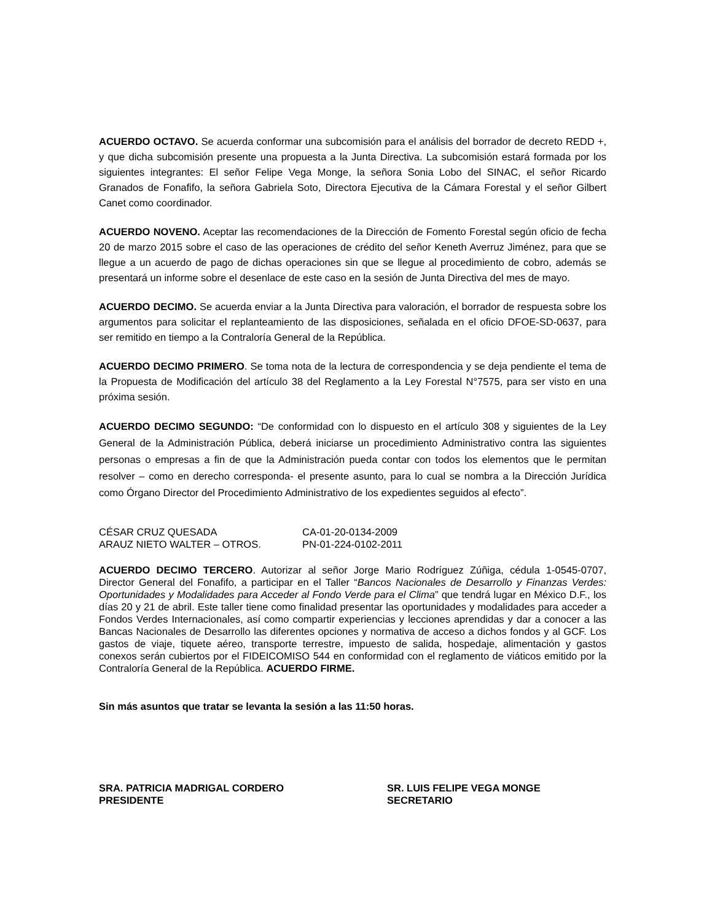ACUERDO OCTAVO. Se acuerda conformar una subcomisión para el análisis del borrador de decreto REDD +, y que dicha subcomisión presente una propuesta a la Junta Directiva. La subcomisión estará formada por los siguientes integrantes: El señor Felipe Vega Monge, la señora Sonia Lobo del SINAC, el señor Ricardo Granados de Fonafifo, la señora Gabriela Soto, Directora Ejecutiva de la Cámara Forestal y el señor Gilbert Canet como coordinador.
ACUERDO NOVENO. Aceptar las recomendaciones de la Dirección de Fomento Forestal según oficio de fecha 20 de marzo 2015 sobre el caso de las operaciones de crédito del señor Keneth Averruz Jiménez, para que se llegue a un acuerdo de pago de dichas operaciones sin que se llegue al procedimiento de cobro, además se presentará un informe sobre el desenlace de este caso en la sesión de Junta Directiva del mes de mayo.
ACUERDO DECIMO. Se acuerda enviar a la Junta Directiva para valoración, el borrador de respuesta sobre los argumentos para solicitar el replanteamiento de las disposiciones, señalada en el oficio DFOE-SD-0637, para ser remitido en tiempo a la Contraloría General de la República.
ACUERDO DECIMO PRIMERO. Se toma nota de la lectura de correspondencia y se deja pendiente el tema de la Propuesta de Modificación del artículo 38 del Reglamento a la Ley Forestal N°7575, para ser visto en una próxima sesión.
ACUERDO DECIMO SEGUNDO: “De conformidad con lo dispuesto en el artículo 308 y siguientes de la Ley General de la Administración Pública, deberá iniciarse un procedimiento Administrativo contra las siguientes personas o empresas a fin de que la Administración pueda contar con todos los elementos que le permitan resolver – como en derecho corresponda- el presente asunto, para lo cual se nombra a la Dirección Jurídica como Órgano Director del Procedimiento Administrativo de los expedientes seguidos al efecto”.
CÉSAR CRUZ QUESADA CA-01-20-0134-2009 ARAUZ NIETO WALTER – OTROS. PN-01-224-0102-2011
ACUERDO DECIMO TERCERO. Autorizar al señor Jorge Mario Rodríguez Zúñiga, cédula 1-0545-0707, Director General del Fonafifo, a participar en el Taller “Bancos Nacionales de Desarrollo y Finanzas Verdes: Oportunidades y Modalidades para Acceder al Fondo Verde para el Clima” que tendrá lugar en México D.F., los días 20 y 21 de abril. Este taller tiene como finalidad presentar las oportunidades y modalidades para acceder a Fondos Verdes Internacionales, así como compartir experiencias y lecciones aprendidas y dar a conocer a las Bancas Nacionales de Desarrollo las diferentes opciones y normativa de acceso a dichos fondos y al GCF. Los gastos de viaje, tiquete aéreo, transporte terrestre, impuesto de salida, hospedaje, alimentación y gastos conexos serán cubiertos por el FIDEICOMISO 544 en conformidad con el reglamento de viáticos emitido por la Contraloría General de la República. ACUERDO FIRME.
Sin más asuntos que tratar se levanta la sesión a las 11:50 horas.
SRA. PATRICIA MADRIGAL CORDERO SR. LUIS FELIPE VEGA MONGE PRESIDENTE SECRETARIO